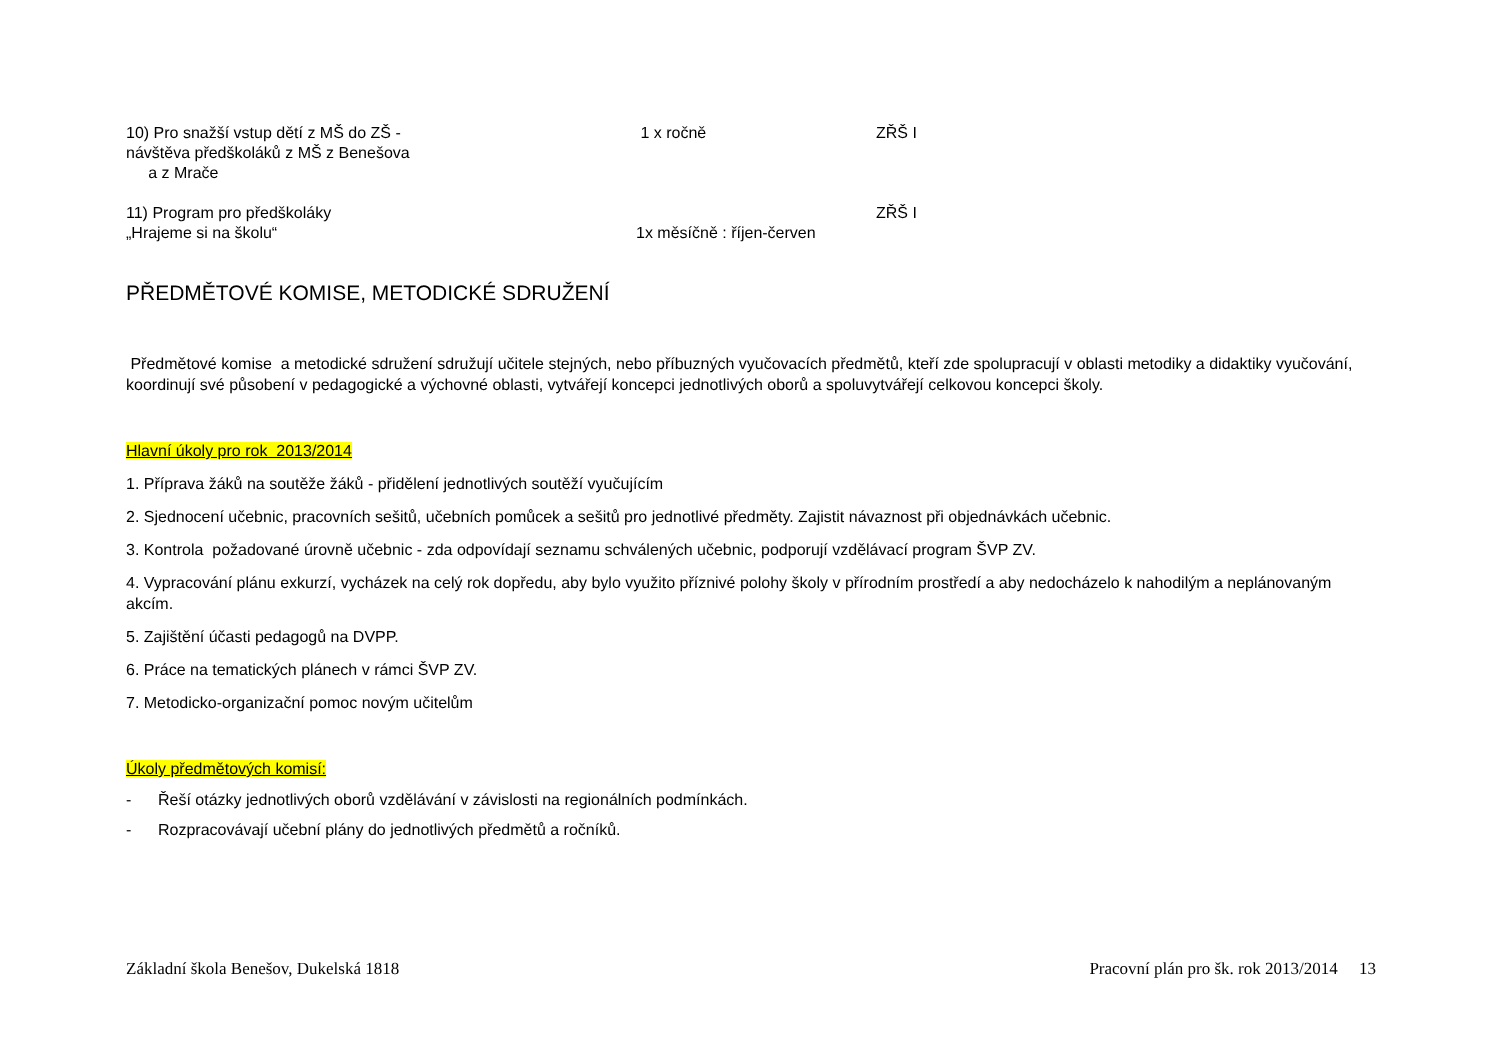10) Pro snažší vstup dětí z MŠ do ZŠ -
návštěva předškoláků z MŠ z Benešova
a z Mrače
1 x ročně ZŘŠ I
11) Program pro předškoláky
„Hrajeme si na školu“
1x měsíčně : říjen-červen ZŘŠ I
PŘEDMĚTOVÉ KOMISE, METODICKÉ SDRUŽENÍ
Předmětové komise a metodické sdružení sdružují učitele stejných, nebo příbuzných vyučovacích předmětů, kteří zde spolupracují v oblasti metodiky a didaktiky vyučování, koordinují své působení v pedagogické a výchovné oblasti, vytvářejí koncepci jednotlivých oborů a spoluvytvářejí celkovou koncepci školy.
Hlavní úkoly pro rok 2013/2014
1. Příprava žáků na soutěže žáků - přidělení jednotlivých soutěží vyučujícím
2. Sjednocení učebnic, pracovních sešitů, učebních pomůcek a sešitů pro jednotlivé předměty. Zajistit návaznost při objednávkách učebnic.
3. Kontrola požadované úrovně učebnic - zda odpovídají seznamu schválených učebnic, podporují vzdělávací program ŠVP ZV.
4. Vypracování plánu exkurzí, vycházek na celý rok dopředu, aby bylo využito příznivé polohy školy v přírodním prostředí a aby nedocházelo k nahodilým a neplánovaným akcím.
5. Zajištění účasti pedagogů na DVPP.
6. Práce na tematických plánech v rámci ŠVP ZV.
7. Metodicko-organizační pomoc novým učitelům
Úkoly předmětových komisí:
- Řeší otázky jednotlivých oborů vzdělávání v závislosti na regionálních podmínkách.
- Rozpracovávají učební plány do jednotlivých předmětů a ročníků.
Základní škola Benešov, Dukelská 1818 Pracovní plán pro šk. rok 2013/2014 13